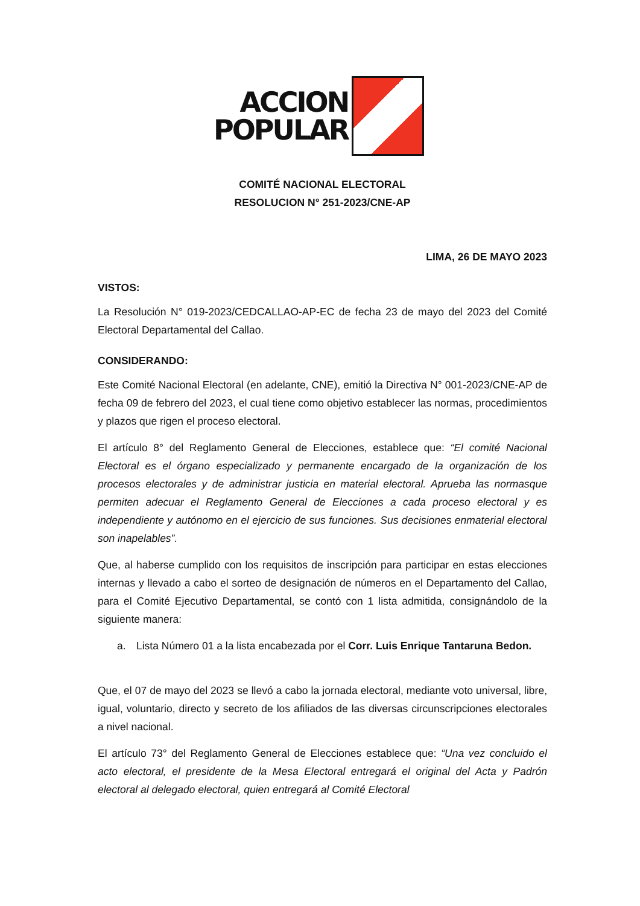ACCION
POPULAR
COMITÉ NACIONAL ELECTORAL
RESOLUCION N° 251-2023/CNE-AP
LIMA, 26 DE MAYO 2023
VISTOS:
La Resolución N° 019-2023/CEDCALLAO-AP-EC de fecha 23 de mayo del 2023 del Comité Electoral Departamental del Callao.
CONSIDERANDO:
Este Comité Nacional Electoral (en adelante, CNE), emitió la Directiva N° 001-2023/CNE-AP de fecha 09 de febrero del 2023, el cual tiene como objetivo establecer las normas, procedimientos y plazos que rigen el proceso electoral.
El artículo 8° del Reglamento General de Elecciones, establece que: “El comité Nacional Electoral es el órgano especializado y permanente encargado de la organización de los procesos electorales y de administrar justicia en material electoral. Aprueba las normasque permiten adecuar el Reglamento General de Elecciones a cada proceso electoral y es independiente y autónomo en el ejercicio de sus funciones. Sus decisiones enmaterial electoral son inapelables”.
Que, al haberse cumplido con los requisitos de inscripción para participar en estas elecciones internas y llevado a cabo el sorteo de designación de números en el Departamento del Callao, para el Comité Ejecutivo Departamental, se contó con 1 lista admitida, consignándolo de la siguiente manera:
a. Lista Número 01 a la lista encabezada por el Corr. Luis Enrique Tantaruna Bedon.
Que, el 07 de mayo del 2023 se llevó a cabo la jornada electoral, mediante voto universal, libre, igual, voluntario, directo y secreto de los afiliados de las diversas circunscripciones electorales a nivel nacional.
El artículo 73° del Reglamento General de Elecciones establece que: “Una vez concluido el acto electoral, el presidente de la Mesa Electoral entregará el original del Acta y Padrón electoral al delegado electoral, quien entregará al Comité Electoral